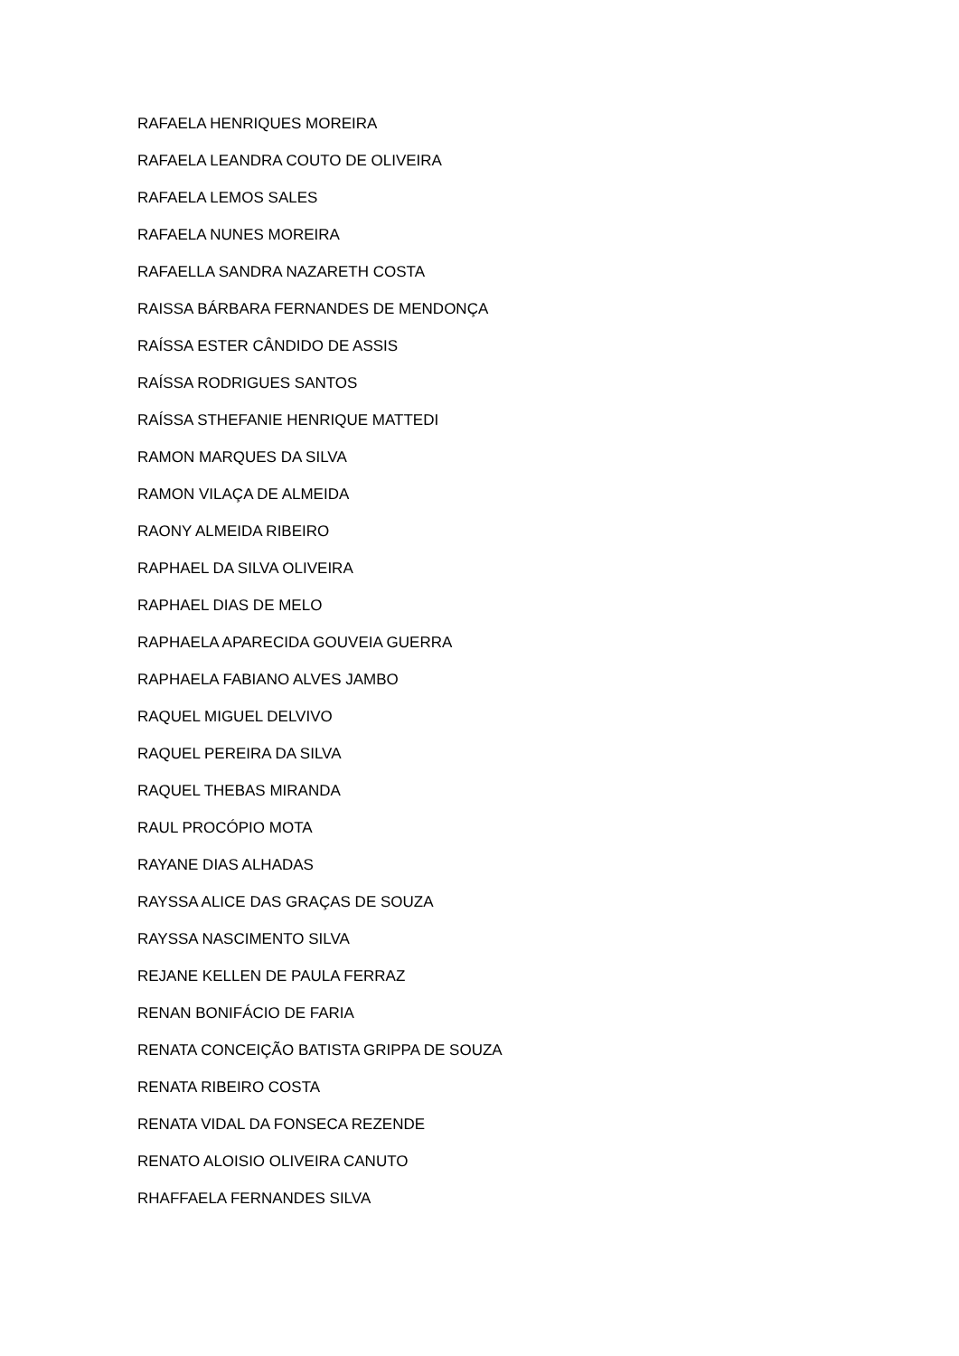RAFAELA HENRIQUES MOREIRA
RAFAELA LEANDRA COUTO DE OLIVEIRA
RAFAELA LEMOS SALES
RAFAELA NUNES MOREIRA
RAFAELLA SANDRA NAZARETH COSTA
RAISSA BÁRBARA FERNANDES DE MENDONÇA
RAÍSSA ESTER CÂNDIDO DE ASSIS
RAÍSSA RODRIGUES SANTOS
RAÍSSA STHEFANIE HENRIQUE MATTEDI
RAMON MARQUES DA SILVA
RAMON VILAÇA DE ALMEIDA
RAONY ALMEIDA RIBEIRO
RAPHAEL DA SILVA OLIVEIRA
RAPHAEL DIAS DE MELO
RAPHAELA APARECIDA GOUVEIA GUERRA
RAPHAELA FABIANO ALVES JAMBO
RAQUEL MIGUEL DELVIVO
RAQUEL PEREIRA DA SILVA
RAQUEL THEBAS MIRANDA
RAUL PROCÓPIO MOTA
RAYANE DIAS ALHADAS
RAYSSA ALICE DAS GRAÇAS DE SOUZA
RAYSSA NASCIMENTO SILVA
REJANE KELLEN DE PAULA FERRAZ
RENAN BONIFÁCIO DE FARIA
RENATA CONCEIÇÃO BATISTA GRIPPA DE SOUZA
RENATA RIBEIRO COSTA
RENATA VIDAL DA FONSECA REZENDE
RENATO ALOISIO OLIVEIRA CANUTO
RHAFFAELA FERNANDES SILVA